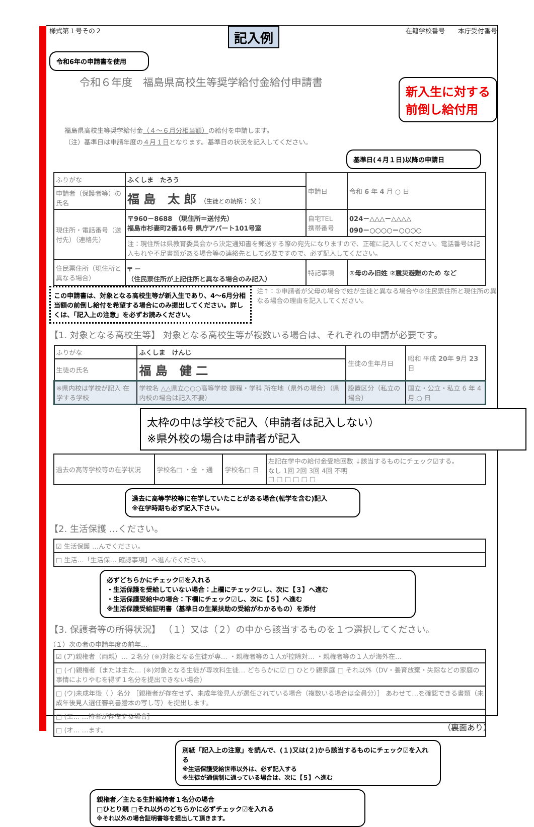様式第１号その２ 記入例 在籍学校番号　　本庁受付番号
令和6年の申請書を使用
令和６年度　福島県高校生等奨学給付金給付申請書
新入生に対する
前倒し給付用
福島県高校生等奨学給付金（４～６月分相当額）の給付を申請します。
（注）基準日は申請年度の４月１日となります。基準日の状況を記入してください。
基準日(４月１日)以降の申請日
| ふりがな | ふくしま たろう | 申請日 | 令和 6 年 4 月 ○ 日 |
| 申請者（保護者等）の氏名 | 福 島 太 郎 （生徒との続柄： 父 ） | | |
| 現住所・電話番号（送付先）（連絡先） | 〒960－8688 （現住所＝送付先） 福島市杉妻町2番16号 県庁アパート101号室 | 自宅TEL 携帯番号 | 024－△△△－△△△△ 090－○○○○－○○○○ |
| | 注：現住所は県教育委員会から決定通知書を郵送する際の宛先になりますので、正確に記入してください。電話番号は記入もれや不足書類がある場合等の連絡先として必要ですので、必ず記入してください。 | | |
| 住民票住所（現住所と異なる場合） | 〒 － （住民票住所が上記住所と異なる場合のみ記入） | 特記事項 | ①母のみ旧姓 ②震災避難のため など |
この申請書は、対象となる高校生等が新入生であり、4～6月分相当額の前倒し給付を希望する場合にのみ提出してください。詳しくは、「記入上の注意」を必ずお読みください。
注↑：①申請者が父母の場合で姓が生徒と異なる場合や②住民票住所と現住所の異なる場合の理由を記入してください。
【1. 対象となる高校生等】 対象となる高校生等が複数いる場合は、それぞれの申請が必要です。
| ふりがな | ふくしま けんじ | 生徒の生年月日 | 昭和 平成 20 年 9 月 23 日 |
| 生徒の氏名 | 福 島 健 二 | | |
| ※県内校は学校が記入 在学する学校 | 学校名 △△県立○○○高等学校 課程・学科 所在地（県外の場合）（県内校の場合は記入不要） | 設置区分（私立の場合） | 国立・公立・私立 6 年 4 月 ○ 日 |
太枠の中は学校で記入（申請者は記入しない）
※県外校の場合は申請者が記入
| 過去の高等学校等の在学状況 | 学校名□ ・全 ・通 | 学校名□ 日 | 左記在学中の給付金受給回数 ↓該当するものにチェック☑する。 なし 1回 2回 3回 4回 不明 □ □ □ □ □ □ |
過去に高等学校等に在学していたことがある場合(転学を含む)記入
※在学時期も必ず記入下さい。
【2. 生活保護 …ください。
| ☑ 生活保護 …んでください。 |
| □ 生活…「生活保… 確認事項】へ進んでください。 |
必ずどちらかにチェック☑を入れる
・生活保護を受給していない場合：上欄にチェック☑し、次に【３】へ進む
・生活保護受給中の場合：下欄にチェック☑し、次に【５】へ進む
※生活保護受給証明書（基準日の生業扶助の受給がわかるもの）を添付
【3. 保護者等の所得状況】 （１）又は（２）の中から該当するものを１つ選択してください。
（１）次の者の申請年度の前年…
| ☑ (ア)親権者（両親）… ２名分 (※)対象となる生徒が専… ・親権者等の１人が控除対… ・親権者等の１人が海外在… |
| □ (イ)親権者〔または主た… (※)対象となる生徒が専攻科生徒… どちらかに☑ □ ひとり親家庭 □ それ以外（DV・養育放棄・失踪などの家庭の事情によりやむを得ず１名分を提出できない場合） |
| □ (ウ)未成年後（ ）名分 ［親権者が存在せず、未成年後見人が選任されている場合（複数いる場合は全員分）］ あわせて…を確認できる書類（未成年後見人選任審判書謄本の写し等）を提出します。 |
| □ (エ… …持者が存在する場合］ |
| □ (オ… …ます。 |
別紙「記入上の注意」を読んで、(１)又は(２)から該当するものにチェック☑を入れる
※生活保護受給世帯以外は、必ず記入する
※生徒が通信制に通っている場合は、次に【５】へ進む
親権者／主たる生計維持者１名分の場合
□ひとり親 □それ以外のどちらかに必ずチェック☑を入れる
※それ以外の場合証明書等を提出して頂きます。
（裏面あり）